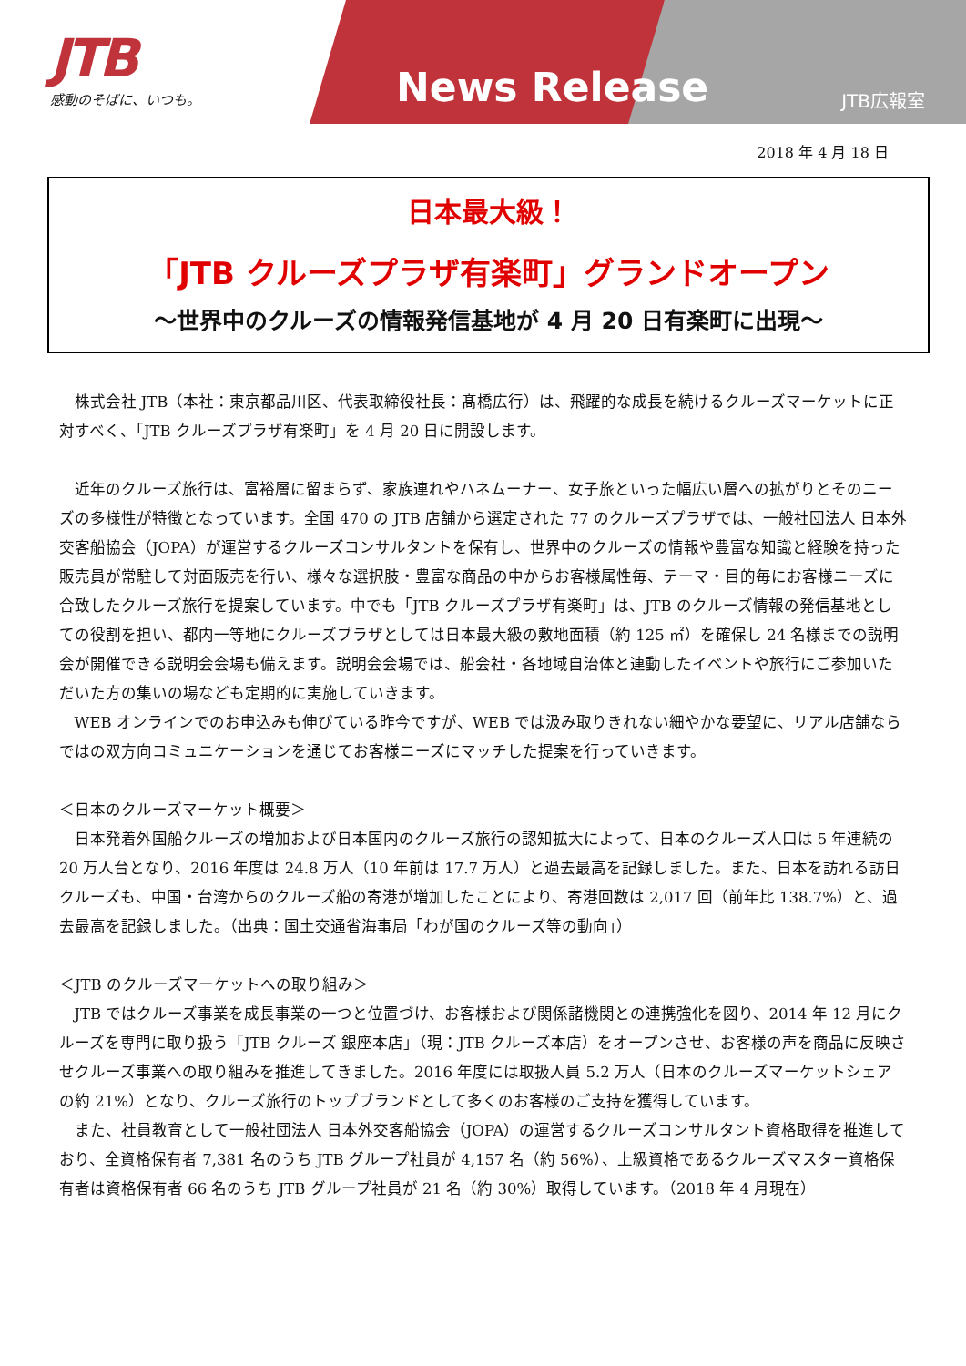JTB
感動のそばに、いつも。
News Release
JTB広報室
2018 年 4 月 18 日
日本最大級！
「JTB クルーズプラザ有楽町」グランドオープン
～世界中のクルーズの情報発信基地が 4 月 20 日有楽町に出現～
株式会社 JTB（本社：東京都品川区、代表取締役社長：髙橋広行）は、飛躍的な成長を続けるクルーズマーケットに正対すべく、「JTB クルーズプラザ有楽町」を 4 月 20 日に開設します。
近年のクルーズ旅行は、富裕層に留まらず、家族連れやハネムーナー、女子旅といった幅広い層への拡がりとそのニーズの多様性が特徴となっています。全国 470 の JTB 店舗から選定された 77 のクルーズプラザでは、一般社団法人 日本外交客船協会（JOPA）が運営するクルーズコンサルタントを保有し、世界中のクルーズの情報や豊富な知識と経験を持った販売員が常駐して対面販売を行い、様々な選択肢・豊富な商品の中からお客様属性毎、テーマ・目的毎にお客様ニーズに合致したクルーズ旅行を提案しています。中でも「JTB クルーズプラザ有楽町」は、JTB のクルーズ情報の発信基地としての役割を担い、都内一等地にクルーズプラザとしては日本最大級の敷地面積（約 125 ㎡）を確保し 24 名様までの説明会が開催できる説明会会場も備えます。説明会会場では、船会社・各地域自治体と連動したイベントや旅行にご参加いただいた方の集いの場なども定期的に実施していきます。
WEB オンラインでのお申込みも伸びている昨今ですが、WEB では汲み取りきれない細やかな要望に、リアル店舗ならではの双方向コミュニケーションを通じてお客様ニーズにマッチした提案を行っていきます。
＜日本のクルーズマーケット概要＞
日本発着外国船クルーズの増加および日本国内のクルーズ旅行の認知拡大によって、日本のクルーズ人口は 5 年連続の 20 万人台となり、2016 年度は 24.8 万人（10 年前は 17.7 万人）と過去最高を記録しました。また、日本を訪れる訪日クルーズも、中国・台湾からのクルーズ船の寄港が増加したことにより、寄港回数は 2,017 回（前年比 138.7%）と、過去最高を記録しました。（出典：国土交通省海事局「わが国のクルーズ等の動向」）
＜JTB のクルーズマーケットへの取り組み＞
JTB ではクルーズ事業を成長事業の一つと位置づけ、お客様および関係諸機関との連携強化を図り、2014 年 12 月にクルーズを専門に取り扱う「JTB クルーズ 銀座本店」（現：JTB クルーズ本店）をオープンさせ、お客様の声を商品に反映させクルーズ事業への取り組みを推進してきました。2016 年度には取扱人員 5.2 万人（日本のクルーズマーケットシェアの約 21%）となり、クルーズ旅行のトップブランドとして多くのお客様のご支持を獲得しています。
また、社員教育として一般社団法人 日本外交客船協会（JOPA）の運営するクルーズコンサルタント資格取得を推進しており、全資格保有者 7,381 名のうち JTB グループ社員が 4,157 名（約 56%）、上級資格であるクルーズマスター資格保有者は資格保有者 66 名のうち JTB グループ社員が 21 名（約 30%）取得しています。（2018 年 4 月現在）